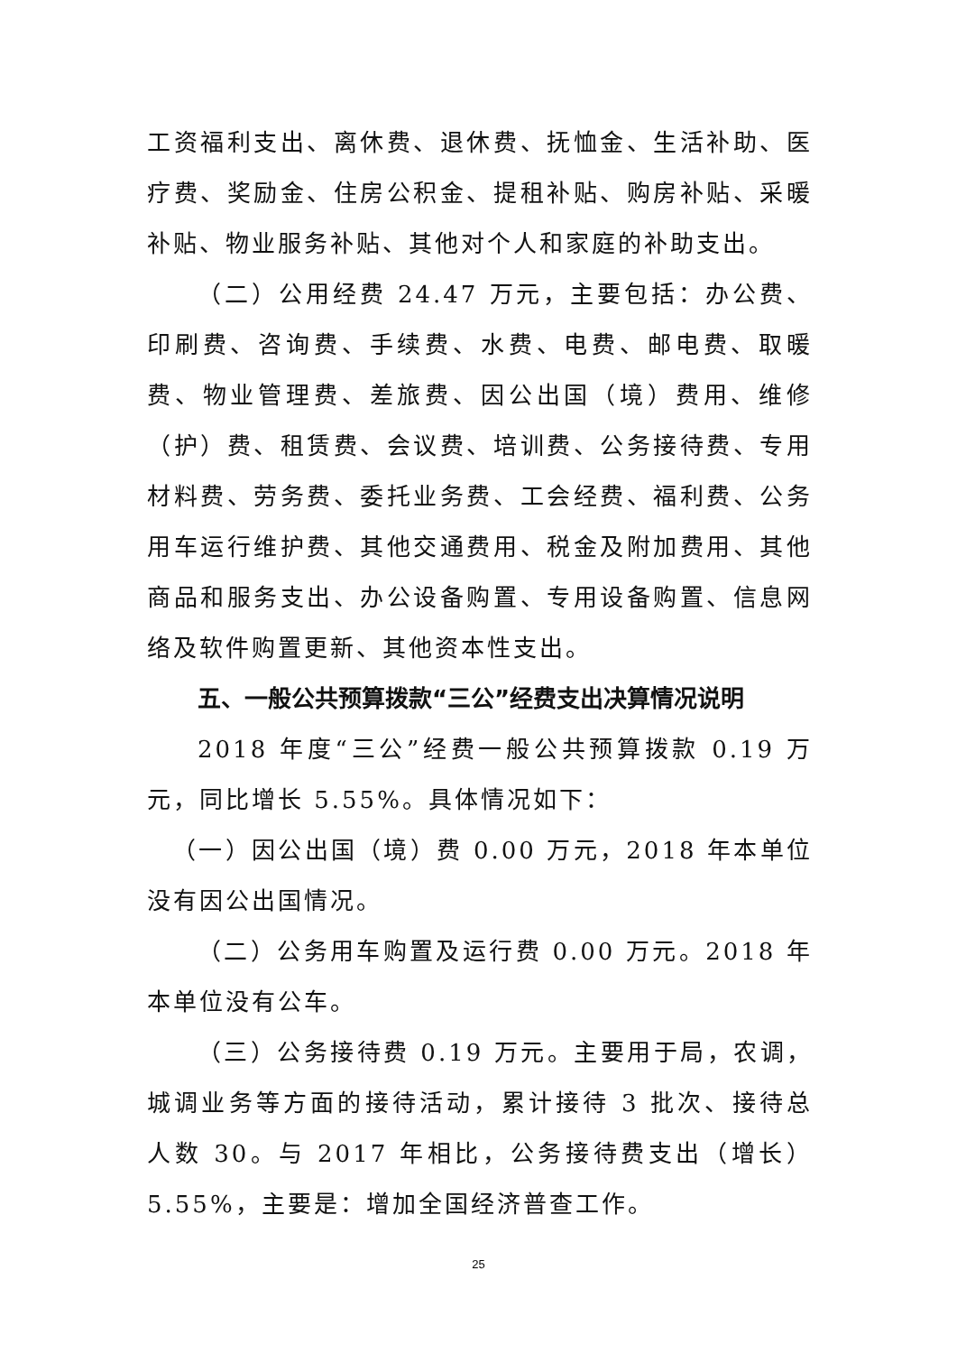工资福利支出、离休费、退休费、抚恤金、生活补助、医疗费、奖励金、住房公积金、提租补贴、购房补贴、采暖补贴、物业服务补贴、其他对个人和家庭的补助支出。
（二）公用经费 24.47 万元，主要包括：办公费、印刷费、咨询费、手续费、水费、电费、邮电费、取暖费、物业管理费、差旅费、因公出国（境）费用、维修（护）费、租赁费、会议费、培训费、公务接待费、专用材料费、劳务费、委托业务费、工会经费、福利费、公务用车运行维护费、其他交通费用、税金及附加费用、其他商品和服务支出、办公设备购置、专用设备购置、信息网络及软件购置更新、其他资本性支出。
五、一般公共预算拨款“三公”经费支出决算情况说明
2018 年度“三公”经费一般公共预算拨款 0.19 万元，同比增长 5.55%。具体情况如下：
（一）因公出国（境）费 0.00 万元，2018 年本单位没有因公出国情况。
（二）公务用车购置及运行费 0.00 万元。2018 年本单位没有公车。
（三）公务接待费 0.19 万元。主要用于局，农调，城调业务等方面的接待活动，累计接待 3 批次、接待总人数 30。与 2017 年相比，公务接待费支出（增长）5.55%，主要是：增加全国经济普查工作。
25